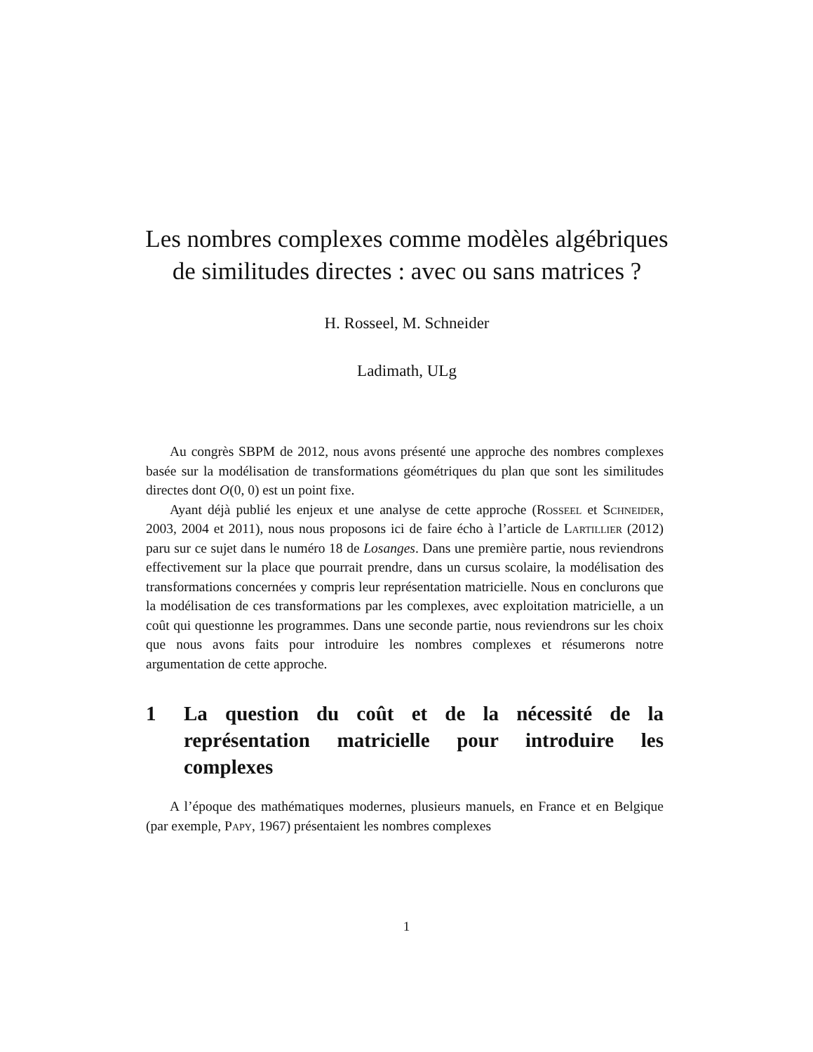Les nombres complexes comme modèles algébriques de similitudes directes : avec ou sans matrices ?
H. Rosseel, M. Schneider
Ladimath, ULg
Au congrès SBPM de 2012, nous avons présenté une approche des nombres complexes basée sur la modélisation de transformations géométriques du plan que sont les similitudes directes dont O(0, 0) est un point fixe.
Ayant déjà publié les enjeux et une analyse de cette approche (Rosseel et Schneider, 2003, 2004 et 2011), nous nous proposons ici de faire écho à l’article de Lartillier (2012) paru sur ce sujet dans le numéro 18 de Losanges. Dans une première partie, nous reviendrons effectivement sur la place que pourrait prendre, dans un cursus scolaire, la modélisation des transformations concernées y compris leur représentation matricielle. Nous en conclurons que la modélisation de ces transformations par les complexes, avec exploitation matricielle, a un coût qui questionne les programmes. Dans une seconde partie, nous reviendrons sur les choix que nous avons faits pour introduire les nombres complexes et résumerons notre argumentation de cette approche.
1 La question du coût et de la nécessité de la représentation matricielle pour introduire les complexes
A l’époque des mathématiques modernes, plusieurs manuels, en France et en Belgique (par exemple, Papy, 1967) présentaient les nombres complexes
1